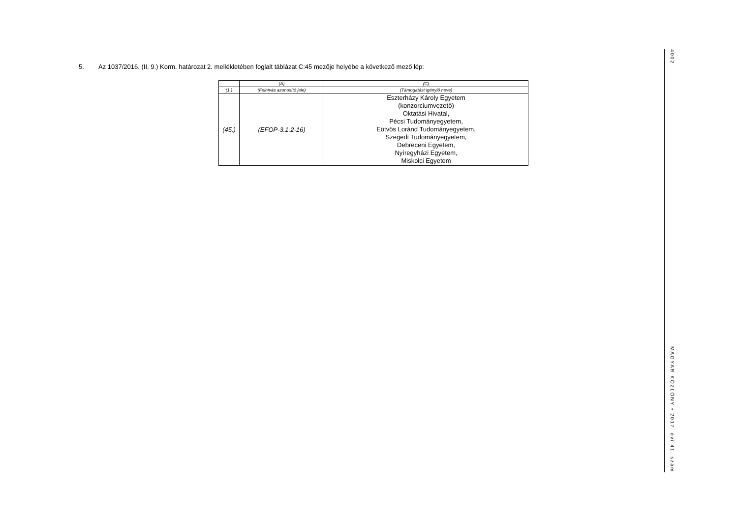5. Az 1037/2016. (II. 9.) Korm. határozat 2. mellékletében foglalt táblázat C:45 mezője helyébe a következő mező lép:
| | (A) | (C) |
| (1.) | (Felhívás azonosító jele) | (Támogatást igénylő neve) |
| (45.) | (EFOP-3.1.2-16) | Eszterházy Károly Egyetem (konzorciumvezető) Oktatási Hivatal, Pécsi Tudományegyetem, Eötvös Loránd Tudományegyetem, Szegedi Tudományegyetem, Debreceni Egyetem, Nyíregyházi Egyetem, Miskolci Egyetem |
4002
MAGYAR KÖZLÖNY • 2017. évi 41. szám